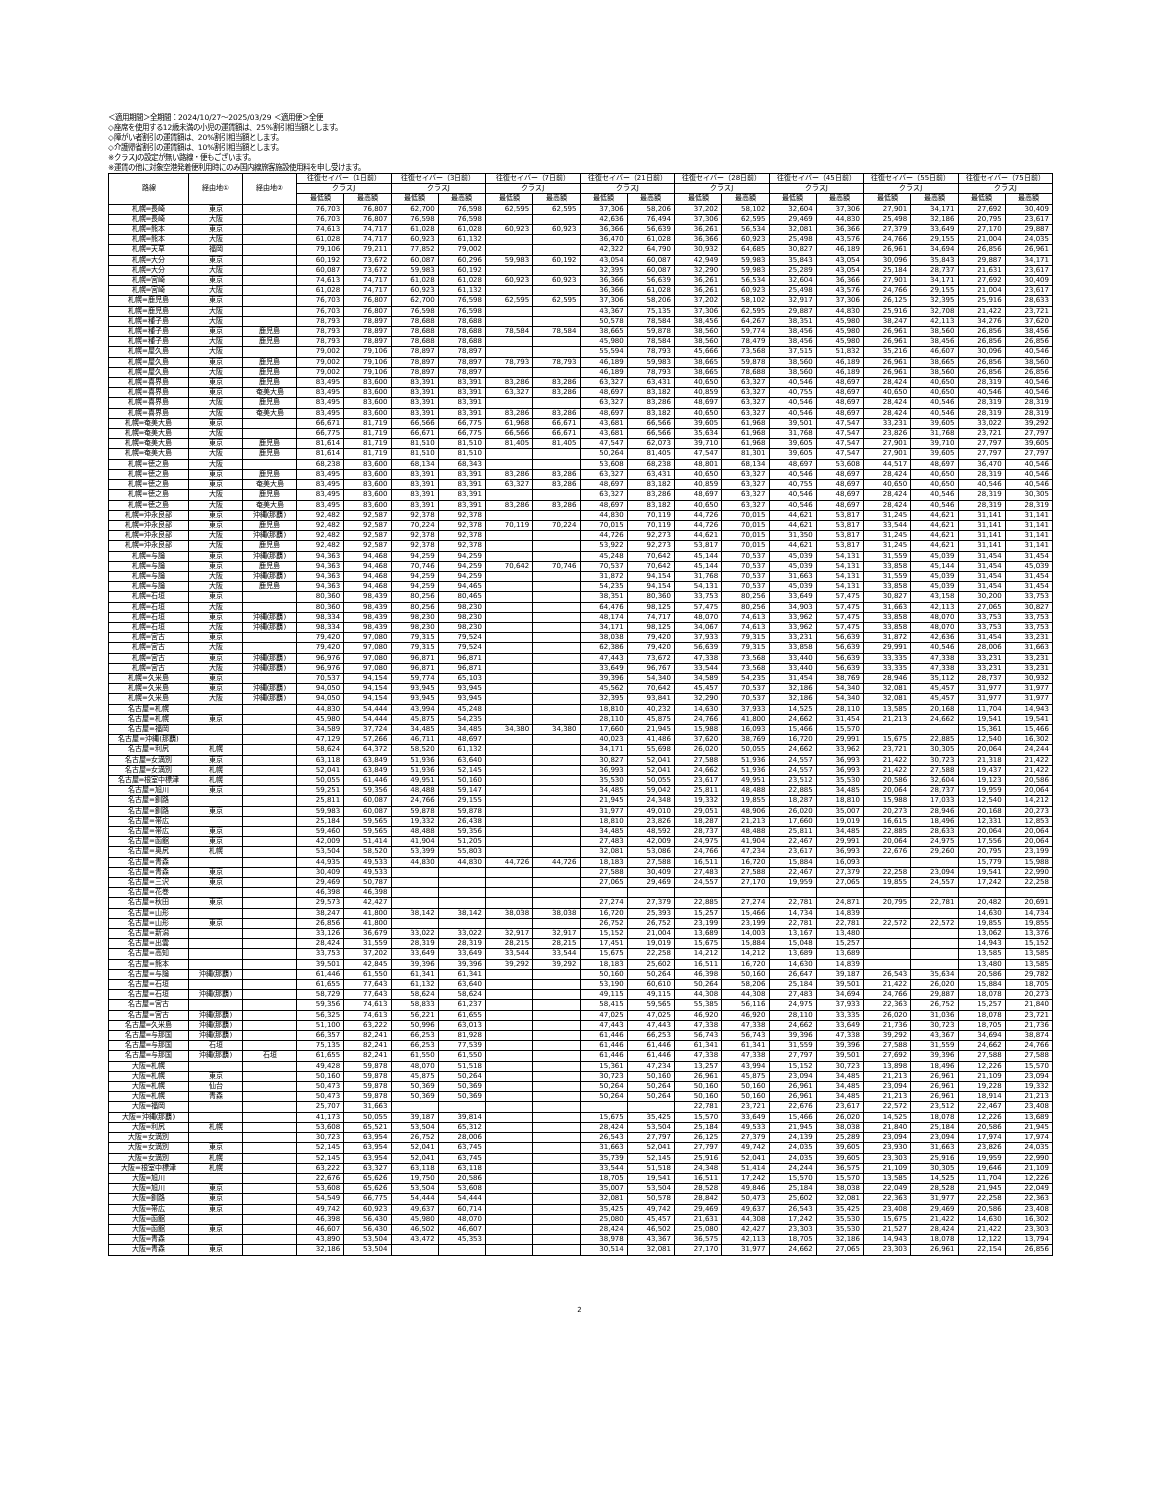＜適用期間＞全期間：2024/10/27〜2025/03/29 ＜適用便＞全便
◇座席を使用する12歳未満の小児の運賃額は、25%割引相当額とします。
◇障がい者割引の運賃額は、20%割引相当額とします。
◇介護帰省割引の運賃額は、10%割引相当額とします。
※クラスJの設定が無い路線・便もございます。
※運賃の他に対象空港発着便利用時にのみ国内線旅客施設使用料を申し受けます。
| 路線 | 経由地① | 経由地② | 往復セイバー（1日前） | | 往復セイバー（3日前） | | 往復セイバー（7日前） | | 往復セイバー（21日前） | | 往復セイバー（28日前） | | 往復セイバー（45日前） | | 往復セイバー（55日前） | | 往復セイバー（75日前） | |
| --- | --- | --- | --- | --- | --- | --- | --- | --- | --- | --- | --- | --- | --- | --- | --- | --- | --- | --- |
| | | | クラスJ | | クラスJ | | クラスJ | | クラスJ | | クラスJ | | クラスJ | | クラスJ | | クラスJ | |
| | | | 最低額 | 最高額 | 最低額 | 最高額 | 最低額 | 最高額 | 最低額 | 最高額 | 最低額 | 最高額 | 最低額 | 最高額 | 最低額 | 最高額 | 最低額 | 最高額 |
| 札幌=長崎 | 東京 | | 76,703 | 76,807 | 62,700 | 76,598 | 62,595 | 62,595 | 37,306 | 58,206 | 37,202 | 58,102 | 32,604 | 37,306 | 27,901 | 34,171 | 27,692 | 30,409 |
| 札幌=長崎 | 大阪 | | 76,703 | 76,807 | 76,598 | 76,598 | | | 42,636 | 76,494 | 37,306 | 62,595 | 29,469 | 44,830 | 25,498 | 32,186 | 20,795 | 23,617 |
| 札幌=熊本 | 東京 | | 74,613 | 74,717 | 61,028 | 61,028 | 60,923 | 60,923 | 36,366 | 56,639 | 36,261 | 56,534 | 32,081 | 36,366 | 27,379 | 33,649 | 27,170 | 29,887 |
| 札幌=熊本 | 大阪 | | 61,028 | 74,717 | 60,923 | 61,132 | | | 36,470 | 61,028 | 36,366 | 60,923 | 25,498 | 43,576 | 24,766 | 29,155 | 21,004 | 24,035 |
| 札幌=天草 | 福岡 | | 79,106 | 79,211 | 77,852 | 79,002 | | | 42,322 | 64,790 | 30,932 | 64,685 | 30,827 | 46,189 | 26,961 | 34,694 | 26,856 | 26,961 |
| 札幌=大分 | 東京 | | 60,192 | 73,672 | 60,087 | 60,296 | 59,983 | 60,192 | 43,054 | 60,087 | 42,949 | 59,983 | 35,843 | 43,054 | 30,096 | 35,843 | 29,887 | 34,171 |
| 札幌=大分 | 大阪 | | 60,087 | 73,672 | 59,983 | 60,192 | | | 32,395 | 60,087 | 32,290 | 59,983 | 25,289 | 43,054 | 25,184 | 28,737 | 21,631 | 23,617 |
| 札幌=宮崎 | 東京 | | 74,613 | 74,717 | 61,028 | 61,028 | 60,923 | 60,923 | 36,366 | 56,639 | 36,261 | 56,534 | 32,604 | 36,366 | 27,901 | 34,171 | 27,692 | 30,409 |
| 札幌=宮崎 | 大阪 | | 61,028 | 74,717 | 60,923 | 61,132 | | | 36,366 | 61,028 | 36,261 | 60,923 | 25,498 | 43,576 | 24,766 | 29,155 | 21,004 | 23,617 |
| 札幌=鹿児島 | 東京 | | 76,703 | 76,807 | 62,700 | 76,598 | 62,595 | 62,595 | 37,306 | 58,206 | 37,202 | 58,102 | 32,917 | 37,306 | 26,125 | 32,395 | 25,916 | 28,633 |
| 札幌=鹿児島 | 大阪 | | 76,703 | 76,807 | 76,598 | 76,598 | | | 43,367 | 75,135 | 37,306 | 62,595 | 29,887 | 44,830 | 25,916 | 32,708 | 21,422 | 23,721 |
| 札幌=種子島 | 大阪 | | 78,793 | 78,897 | 78,688 | 78,688 | | | 50,578 | 78,584 | 38,456 | 64,267 | 38,351 | 45,980 | 38,247 | 42,113 | 34,276 | 37,620 |
| 札幌=種子島 | 東京 | 鹿児島 | 78,793 | 78,897 | 78,688 | 78,688 | 78,584 | 78,584 | 38,665 | 59,878 | 38,560 | 59,774 | 38,456 | 45,980 | 26,961 | 38,560 | 26,856 | 38,456 |
| 札幌=種子島 | 大阪 | 鹿児島 | 78,793 | 78,897 | 78,688 | 78,688 | | | 45,980 | 78,584 | 38,560 | 78,479 | 38,456 | 45,980 | 26,961 | 38,456 | 26,856 | 26,856 |
| 札幌=屋久島 | 大阪 | | 79,002 | 79,106 | 78,897 | 78,897 | | | 55,594 | 78,793 | 45,666 | 73,568 | 37,515 | 51,832 | 35,216 | 46,607 | 30,096 | 40,546 |
| 札幌=屋久島 | 東京 | 鹿児島 | 79,002 | 79,106 | 78,897 | 78,897 | 78,793 | 78,793 | 46,189 | 59,983 | 38,665 | 59,878 | 38,560 | 46,189 | 26,961 | 38,665 | 26,856 | 38,560 |
| 札幌=屋久島 | 大阪 | 鹿児島 | 79,002 | 79,106 | 78,897 | 78,897 | | | 46,189 | 78,793 | 38,665 | 78,688 | 38,560 | 46,189 | 26,961 | 38,560 | 26,856 | 26,856 |
| 札幌=喜界島 | 東京 | 鹿児島 | 83,495 | 83,600 | 83,391 | 83,391 | 83,286 | 83,286 | 63,327 | 63,431 | 40,650 | 63,327 | 40,546 | 48,697 | 28,424 | 40,650 | 28,319 | 40,546 |
| 札幌=喜界島 | 東京 | 奄美大島 | 83,495 | 83,600 | 83,391 | 83,391 | 63,327 | 83,286 | 48,697 | 83,182 | 40,859 | 63,327 | 40,755 | 48,697 | 40,650 | 40,650 | 40,546 | 40,546 |
| 札幌=喜界島 | 大阪 | 鹿児島 | 83,495 | 83,600 | 83,391 | 83,391 | | | 63,327 | 83,286 | 48,697 | 63,327 | 40,546 | 48,697 | 28,424 | 40,546 | 28,319 | 28,319 |
| 札幌=喜界島 | 大阪 | 奄美大島 | 83,495 | 83,600 | 83,391 | 83,391 | 83,286 | 83,286 | 48,697 | 83,182 | 40,650 | 63,327 | 40,546 | 48,697 | 28,424 | 40,546 | 28,319 | 28,319 |
| 札幌=奄美大島 | 東京 | | 66,671 | 81,719 | 66,566 | 66,775 | 61,968 | 66,671 | 43,681 | 66,566 | 39,605 | 61,968 | 39,501 | 47,547 | 33,231 | 39,605 | 33,022 | 39,292 |
| 札幌=奄美大島 | 大阪 | | 66,775 | 81,719 | 66,671 | 66,775 | 66,566 | 66,671 | 43,681 | 66,566 | 35,634 | 61,968 | 31,768 | 47,547 | 23,826 | 31,768 | 23,721 | 27,797 |
| 札幌=奄美大島 | 東京 | 鹿児島 | 81,614 | 81,719 | 81,510 | 81,510 | 81,405 | 81,405 | 47,547 | 62,073 | 39,710 | 61,968 | 39,605 | 47,547 | 27,901 | 39,710 | 27,797 | 39,605 |
| 札幌=奄美大島 | 大阪 | 鹿児島 | 81,614 | 81,719 | 81,510 | 81,510 | | | 50,264 | 81,405 | 47,547 | 81,301 | 39,605 | 47,547 | 27,901 | 39,605 | 27,797 | 27,797 |
| 札幌=徳之島 | 大阪 | | 68,238 | 83,600 | 68,134 | 68,343 | | | 53,608 | 68,238 | 48,801 | 68,134 | 48,697 | 53,608 | 44,517 | 48,697 | 36,470 | 40,546 |
| 札幌=徳之島 | 東京 | 鹿児島 | 83,495 | 83,600 | 83,391 | 83,391 | 83,286 | 83,286 | 63,327 | 63,431 | 40,650 | 63,327 | 40,546 | 48,697 | 28,424 | 40,650 | 28,319 | 40,546 |
| 札幌=徳之島 | 東京 | 奄美大島 | 83,495 | 83,600 | 83,391 | 83,391 | 63,327 | 83,286 | 48,697 | 83,182 | 40,859 | 63,327 | 40,755 | 48,697 | 40,650 | 40,650 | 40,546 | 40,546 |
| 札幌=徳之島 | 大阪 | 鹿児島 | 83,495 | 83,600 | 83,391 | 83,391 | | | 63,327 | 83,286 | 48,697 | 63,327 | 40,546 | 48,697 | 28,424 | 40,546 | 28,319 | 30,305 |
| 札幌=徳之島 | 大阪 | 奄美大島 | 83,495 | 83,600 | 83,391 | 83,391 | 83,286 | 83,286 | 48,697 | 83,182 | 40,650 | 63,327 | 40,546 | 48,697 | 28,424 | 40,546 | 28,319 | 28,319 |
| 札幌=沖永良部 | 東京 | 沖縄(那覇) | 92,482 | 92,587 | 92,378 | 92,378 | | | 44,830 | 70,119 | 44,726 | 70,015 | 44,621 | 53,817 | 31,245 | 44,621 | 31,141 | 31,141 |
| 札幌=沖永良部 | 東京 | 鹿児島 | 92,482 | 92,587 | 70,224 | 92,378 | 70,119 | 70,224 | 70,015 | 70,119 | 44,726 | 70,015 | 44,621 | 53,817 | 33,544 | 44,621 | 31,141 | 31,141 |
| 札幌=沖永良部 | 大阪 | 沖縄(那覇) | 92,482 | 92,587 | 92,378 | 92,378 | | | 44,726 | 92,273 | 44,621 | 70,015 | 31,350 | 53,817 | 31,245 | 44,621 | 31,141 | 31,141 |
| 札幌=沖永良部 | 大阪 | 鹿児島 | 92,482 | 92,587 | 92,378 | 92,378 | | | 53,922 | 92,273 | 53,817 | 70,015 | 44,621 | 53,817 | 31,245 | 44,621 | 31,141 | 31,141 |
| 札幌=与論 | 東京 | 沖縄(那覇) | 94,363 | 94,468 | 94,259 | 94,259 | | | 45,248 | 70,642 | 45,144 | 70,537 | 45,039 | 54,131 | 31,559 | 45,039 | 31,454 | 31,454 |
| 札幌=与論 | 東京 | 鹿児島 | 94,363 | 94,468 | 70,746 | 94,259 | 70,642 | 70,746 | 70,537 | 70,642 | 45,144 | 70,537 | 45,039 | 54,131 | 33,858 | 45,144 | 31,454 | 45,039 |
| 札幌=与論 | 大阪 | 沖縄(那覇) | 94,363 | 94,468 | 94,259 | 94,259 | | | 31,872 | 94,154 | 31,768 | 70,537 | 31,663 | 54,131 | 31,559 | 45,039 | 31,454 | 31,454 |
| 札幌=与論 | 大阪 | 鹿児島 | 94,363 | 94,468 | 94,259 | 94,465 | | | 54,235 | 94,154 | 54,131 | 70,537 | 45,039 | 54,131 | 33,858 | 45,039 | 31,454 | 31,454 |
| 札幌=石垣 | 東京 | | 80,360 | 98,439 | 80,256 | 80,465 | | | 38,351 | 80,360 | 33,753 | 80,256 | 33,649 | 57,475 | 30,827 | 43,158 | 30,200 | 33,753 |
| 札幌=石垣 | 大阪 | | 80,360 | 98,439 | 80,256 | 98,230 | | | 64,476 | 98,125 | 57,475 | 80,256 | 34,903 | 57,475 | 31,663 | 42,113 | 27,065 | 30,827 |
| 札幌=石垣 | 東京 | 沖縄(那覇) | 98,334 | 98,439 | 98,230 | 98,230 | | | 48,174 | 74,717 | 48,070 | 74,613 | 33,962 | 57,475 | 33,858 | 48,070 | 33,753 | 33,753 |
| 札幌=石垣 | 大阪 | 沖縄(那覇) | 98,334 | 98,439 | 98,230 | 98,230 | | | 34,171 | 98,125 | 34,067 | 74,613 | 33,962 | 57,475 | 33,858 | 48,070 | 33,753 | 33,753 |
| 札幌=宮古 | 東京 | | 79,420 | 97,080 | 79,315 | 79,524 | | | 38,038 | 79,420 | 37,933 | 79,315 | 33,231 | 56,639 | 31,872 | 42,636 | 31,454 | 33,231 |
| 札幌=宮古 | 大阪 | | 79,420 | 97,080 | 79,315 | 79,524 | | | 62,386 | 79,420 | 56,639 | 79,315 | 33,858 | 56,639 | 29,991 | 40,546 | 28,006 | 31,663 |
| 札幌=宮古 | 東京 | 沖縄(那覇) | 96,976 | 97,080 | 96,871 | 96,871 | | | 47,443 | 73,672 | 47,338 | 73,568 | 33,440 | 56,639 | 33,335 | 47,338 | 33,231 | 33,231 |
| 札幌=宮古 | 大阪 | 沖縄(那覇) | 96,976 | 97,080 | 96,871 | 96,871 | | | 33,649 | 96,767 | 33,544 | 73,568 | 33,440 | 56,639 | 33,335 | 47,338 | 33,231 | 33,231 |
| 札幌=久米島 | 東京 | | 70,537 | 94,154 | 59,774 | 65,103 | | | 39,396 | 54,340 | 34,589 | 54,235 | 31,454 | 38,769 | 28,946 | 35,112 | 28,737 | 30,932 |
| 札幌=久米島 | 東京 | 沖縄(那覇) | 94,050 | 94,154 | 93,945 | 93,945 | | | 45,562 | 70,642 | 45,457 | 70,537 | 32,186 | 54,340 | 32,081 | 45,457 | 31,977 | 31,977 |
| 札幌=久米島 | 大阪 | 沖縄(那覇) | 94,050 | 94,154 | 93,945 | 93,945 | | | 32,395 | 93,841 | 32,290 | 70,537 | 32,186 | 54,340 | 32,081 | 45,457 | 31,977 | 31,977 |
| 名古屋=札幌 | | | 44,830 | 54,444 | 43,994 | 45,248 | | | 18,810 | 40,232 | 14,630 | 37,933 | 14,525 | 28,110 | 13,585 | 20,168 | 11,704 | 14,943 |
| 名古屋=札幌 | 東京 | | 45,980 | 54,444 | 45,875 | 54,235 | | | 28,110 | 45,875 | 24,766 | 41,800 | 24,662 | 31,454 | 21,213 | 24,662 | 19,541 | 19,541 |
| 名古屋=福岡 | | | 34,589 | 37,724 | 34,485 | 34,485 | 34,380 | 34,380 | 17,660 | 21,945 | 15,988 | 16,093 | 15,466 | 15,570 | | | 15,361 | 15,466 |
| 名古屋=沖縄(那覇) | | | 47,129 | 57,266 | 46,711 | 48,697 | | | 40,023 | 41,486 | 37,620 | 38,769 | 16,720 | 29,991 | 15,675 | 22,885 | 12,540 | 16,302 |
| 名古屋=利尻 | 札幌 | | 58,624 | 64,372 | 58,520 | 61,132 | | | 34,171 | 55,698 | 26,020 | 50,055 | 24,662 | 33,962 | 23,721 | 30,305 | 20,064 | 24,244 |
| 名古屋=女満別 | 東京 | | 63,118 | 63,849 | 51,936 | 63,640 | | | 30,827 | 52,041 | 27,588 | 51,936 | 24,557 | 36,993 | 21,422 | 30,723 | 21,318 | 21,422 |
| 名古屋=女満別 | 札幌 | | 52,041 | 63,849 | 51,936 | 52,145 | | | 36,993 | 52,041 | 24,662 | 51,936 | 24,557 | 36,993 | 21,422 | 27,588 | 19,437 | 21,422 |
| 名古屋=根室中標津 | 札幌 | | 50,055 | 61,446 | 49,951 | 50,160 | | | 35,530 | 50,055 | 23,617 | 49,951 | 23,512 | 35,530 | 20,586 | 32,604 | 19,123 | 20,586 |
| 名古屋=旭川 | 東京 | | 59,251 | 59,356 | 48,488 | 59,147 | | | 34,485 | 59,042 | 25,811 | 48,488 | 22,885 | 34,485 | 20,064 | 28,737 | 19,959 | 20,064 |
| 名古屋=釧路 | | | 25,811 | 60,087 | 24,766 | 29,155 | | | 21,945 | 24,348 | 19,332 | 19,855 | 18,287 | 18,810 | 15,988 | 17,033 | 12,540 | 14,212 |
| 名古屋=釧路 | 東京 | | 59,983 | 60,087 | 59,878 | 59,878 | | | 31,977 | 49,010 | 29,051 | 48,906 | 26,020 | 35,007 | 20,273 | 28,946 | 20,168 | 20,273 |
| 名古屋=帯広 | | | 25,184 | 59,565 | 19,332 | 26,438 | | | 18,810 | 23,826 | 18,287 | 21,213 | 17,660 | 19,019 | 16,615 | 18,496 | 12,331 | 12,853 |
| 名古屋=帯広 | 東京 | | 59,460 | 59,565 | 48,488 | 59,356 | | | 34,485 | 48,592 | 28,737 | 48,488 | 25,811 | 34,485 | 22,885 | 28,633 | 20,064 | 20,064 |
| 名古屋=函館 | 東京 | | 42,009 | 51,414 | 41,904 | 51,205 | | | 27,483 | 42,009 | 24,975 | 41,904 | 22,467 | 29,991 | 20,064 | 24,975 | 17,556 | 20,064 |
| 名古屋=奥尻 | 札幌 | | 53,504 | 58,520 | 53,399 | 55,803 | | | 32,081 | 53,086 | 24,766 | 47,234 | 23,617 | 36,993 | 22,676 | 29,260 | 20,795 | 23,199 |
| 名古屋=青森 | | | 44,935 | 49,533 | 44,830 | 44,830 | 44,726 | 44,726 | 18,183 | 27,588 | 16,511 | 16,720 | 15,884 | 16,093 | | | 15,779 | 15,988 |
| 名古屋=青森 | 東京 | | 30,409 | 49,533 | | | | | 27,588 | 30,409 | 27,483 | 27,588 | 22,467 | 27,379 | 22,258 | 23,094 | 19,541 | 22,990 |
| 名古屋=三沢 | 東京 | | 29,469 | 50,787 | | | | | 27,065 | 29,469 | 24,557 | 27,170 | 19,959 | 27,065 | 19,855 | 24,557 | 17,242 | 22,258 |
| 名古屋=花巻 | | | 46,398 | 46,398 | | | | | | | | | | | | | | |
| 名古屋=秋田 | 東京 | | 29,573 | 42,427 | | | | | 27,274 | 27,379 | 22,885 | 27,274 | 22,781 | 24,871 | 20,795 | 22,781 | 20,482 | 20,691 |
| 名古屋=山形 | | | 38,247 | 41,800 | 38,142 | 38,142 | 38,038 | 38,038 | 16,720 | 25,393 | 15,257 | 15,466 | 14,734 | 14,839 | | | 14,630 | 14,734 |
| 名古屋=山形 | 東京 | | 26,856 | 41,800 | | | | | 26,752 | 26,752 | 23,199 | 23,199 | 22,781 | 22,781 | 22,572 | 22,572 | 19,855 | 19,855 |
| 名古屋=新潟 | | | 33,126 | 36,679 | 33,022 | 33,022 | 32,917 | 32,917 | 15,152 | 21,004 | 13,689 | 14,003 | 13,167 | 13,480 | | | 13,062 | 13,376 |
| 名古屋=出雲 | | | 28,424 | 31,559 | 28,319 | 28,319 | 28,215 | 28,215 | 17,451 | 19,019 | 15,675 | 15,884 | 15,048 | 15,257 | | | 14,943 | 15,152 |
| 名古屋=高知 | | | 33,753 | 37,202 | 33,649 | 33,649 | 33,544 | 33,544 | 15,675 | 22,258 | 14,212 | 14,212 | 13,689 | 13,689 | | | 13,585 | 13,585 |
| 名古屋=熊本 | | | 39,501 | 42,845 | 39,396 | 39,396 | 39,292 | 39,292 | 18,183 | 25,602 | 16,511 | 16,720 | 14,630 | 14,839 | | | 13,480 | 13,585 |
| 名古屋=与論 | 沖縄(那覇) | | 61,446 | 61,550 | 61,341 | 61,341 | | | 50,160 | 50,264 | 46,398 | 50,160 | 26,647 | 39,187 | 26,543 | 35,634 | 20,586 | 29,782 |
| 名古屋=石垣 | | | 61,655 | 77,643 | 61,132 | 63,640 | | | 53,190 | 60,610 | 50,264 | 58,206 | 25,184 | 39,501 | 21,422 | 26,020 | 15,884 | 18,705 |
| 名古屋=石垣 | 沖縄(那覇) | | 58,729 | 77,643 | 58,624 | 58,624 | | | 49,115 | 49,115 | 44,308 | 44,308 | 27,483 | 34,694 | 24,766 | 29,887 | 18,078 | 20,273 |
| 名古屋=宮古 | | | 59,356 | 74,613 | 58,833 | 61,237 | | | 58,415 | 59,565 | 55,385 | 56,116 | 24,975 | 37,933 | 22,363 | 26,752 | 15,257 | 21,840 |
| 名古屋=宮古 | 沖縄(那覇) | | 56,325 | 74,613 | 56,221 | 61,655 | | | 47,025 | 47,025 | 46,920 | 46,920 | 28,110 | 33,335 | 26,020 | 31,036 | 18,078 | 23,721 |
| 名古屋=久米島 | 沖縄(那覇) | | 51,100 | 63,222 | 50,996 | 63,013 | | | 47,443 | 47,443 | 47,338 | 47,338 | 24,662 | 33,649 | 21,736 | 30,723 | 18,705 | 21,736 |
| 名古屋=与那国 | 沖縄(那覇) | | 66,357 | 82,241 | 66,253 | 81,928 | | | 61,446 | 66,253 | 56,743 | 56,743 | 39,396 | 47,338 | 39,292 | 43,367 | 34,694 | 38,874 |
| 名古屋=与那国 | 石垣 | | 75,135 | 82,241 | 66,253 | 77,539 | | | 61,446 | 61,446 | 61,341 | 61,341 | 31,559 | 39,396 | 27,588 | 31,559 | 24,662 | 24,766 |
| 名古屋=与那国 | 沖縄(那覇) | 石垣 | 61,655 | 82,241 | 61,550 | 61,550 | | | 61,446 | 61,446 | 47,338 | 47,338 | 27,797 | 39,501 | 27,692 | 39,396 | 27,588 | 27,588 |
| 大阪=札幌 | | | 49,428 | 59,878 | 48,070 | 51,518 | | | 15,361 | 47,234 | 13,257 | 43,994 | 15,152 | 30,723 | 13,898 | 18,496 | 12,226 | 15,570 |
| 大阪=札幌 | 東京 | | 50,160 | 59,878 | 45,875 | 50,264 | | | 30,723 | 50,160 | 26,961 | 45,875 | 23,094 | 34,485 | 21,213 | 26,961 | 21,109 | 23,094 |
| 大阪=札幌 | 仙台 | | 50,473 | 59,878 | 50,369 | 50,369 | | | 50,264 | 50,264 | 50,160 | 50,160 | 26,961 | 34,485 | 23,094 | 26,961 | 19,228 | 19,332 |
| 大阪=札幌 | 青森 | | 50,473 | 59,878 | 50,369 | 50,369 | | | 50,264 | 50,264 | 50,160 | 50,160 | 26,961 | 34,485 | 21,213 | 26,961 | 18,914 | 21,213 |
| 大阪=福岡 | | | 25,707 | 31,663 | | | | | | | 22,781 | 23,721 | 22,676 | 23,617 | 22,572 | 23,512 | 22,467 | 23,408 |
| 大阪=沖縄(那覇) | | | 41,173 | 50,055 | 39,187 | 39,814 | | | 15,675 | 35,425 | 15,570 | 33,649 | 15,466 | 26,020 | 14,525 | 18,078 | 12,226 | 13,689 |
| 大阪=利尻 | 札幌 | | 53,608 | 65,521 | 53,504 | 65,312 | | | 28,424 | 53,504 | 25,184 | 49,533 | 21,945 | 38,038 | 21,840 | 25,184 | 20,586 | 21,945 |
| 大阪=女満別 | | | 30,723 | 63,954 | 26,752 | 28,006 | | | 26,543 | 27,797 | 26,125 | 27,379 | 24,139 | 25,289 | 23,094 | 23,094 | 17,974 | 17,974 |
| 大阪=女満別 | 東京 | | 52,145 | 63,954 | 52,041 | 63,745 | | | 31,663 | 52,041 | 27,797 | 49,742 | 24,035 | 39,605 | 23,930 | 31,663 | 23,826 | 24,035 |
| 大阪=女満別 | 札幌 | | 52,145 | 63,954 | 52,041 | 63,745 | | | 35,739 | 52,145 | 25,916 | 52,041 | 24,035 | 39,605 | 23,303 | 25,916 | 19,959 | 22,990 |
| 大阪=根室中標津 | 札幌 | | 63,222 | 63,327 | 63,118 | 63,118 | | | 33,544 | 51,518 | 24,348 | 51,414 | 24,244 | 36,575 | 21,109 | 30,305 | 19,646 | 21,109 |
| 大阪=旭川 | | | 22,676 | 65,626 | 19,750 | 20,586 | | | 18,705 | 19,541 | 16,511 | 17,242 | 15,570 | 15,570 | 13,585 | 14,525 | 11,704 | 12,226 |
| 大阪=旭川 | 東京 | | 53,608 | 65,626 | 53,504 | 53,608 | | | 35,007 | 53,504 | 28,528 | 49,846 | 25,184 | 38,038 | 22,049 | 28,528 | 21,945 | 22,049 |
| 大阪=釧路 | 東京 | | 54,549 | 66,775 | 54,444 | 54,444 | | | 32,081 | 50,578 | 28,842 | 50,473 | 25,602 | 32,081 | 22,363 | 31,977 | 22,258 | 22,363 |
| 大阪=帯広 | 東京 | | 49,742 | 60,923 | 49,637 | 60,714 | | | 35,425 | 49,742 | 29,469 | 49,637 | 26,543 | 35,425 | 23,408 | 29,469 | 20,586 | 23,408 |
| 大阪=函館 | | | 46,398 | 56,430 | 45,980 | 48,070 | | | 25,080 | 45,457 | 21,631 | 44,308 | 17,242 | 35,530 | 15,675 | 21,422 | 14,630 | 16,302 |
| 大阪=函館 | 東京 | | 46,607 | 56,430 | 46,502 | 46,607 | | | 28,424 | 46,502 | 25,080 | 42,427 | 23,303 | 35,530 | 21,527 | 28,424 | 21,422 | 23,303 |
| 大阪=青森 | | | 43,890 | 53,504 | 43,472 | 45,353 | | | 38,978 | 43,367 | 36,575 | 42,113 | 18,705 | 32,186 | 14,943 | 18,078 | 12,122 | 13,794 |
| 大阪=青森 | 東京 | | 32,186 | 53,504 | | | | | 30,514 | 32,081 | 27,170 | 31,977 | 24,662 | 27,065 | 23,303 | 26,961 | 22,154 | 26,856 |
2